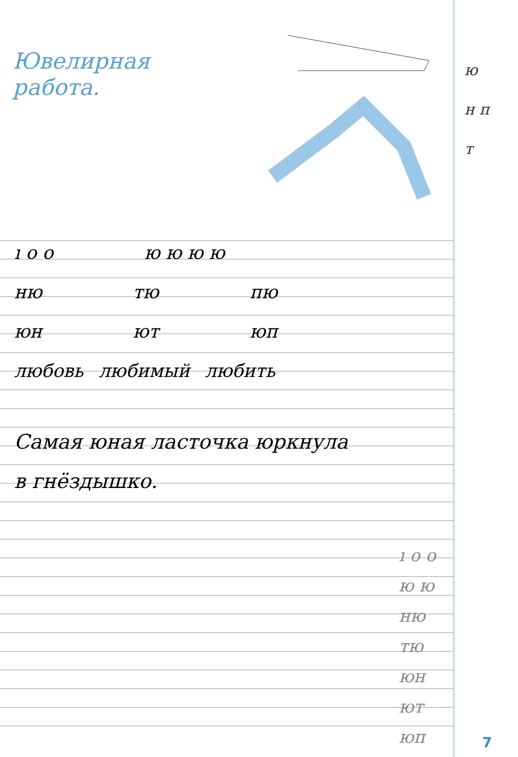Ювелирная
работа.
ю
н п
т
ı о о ю ю ю ю
ню тю пю
юн ют юп
любовь любимый любить
Самая юная ласточка юркнула
в гнёздышко.
ı о о
ю ю
ню
тю
юн
ют
юп
7